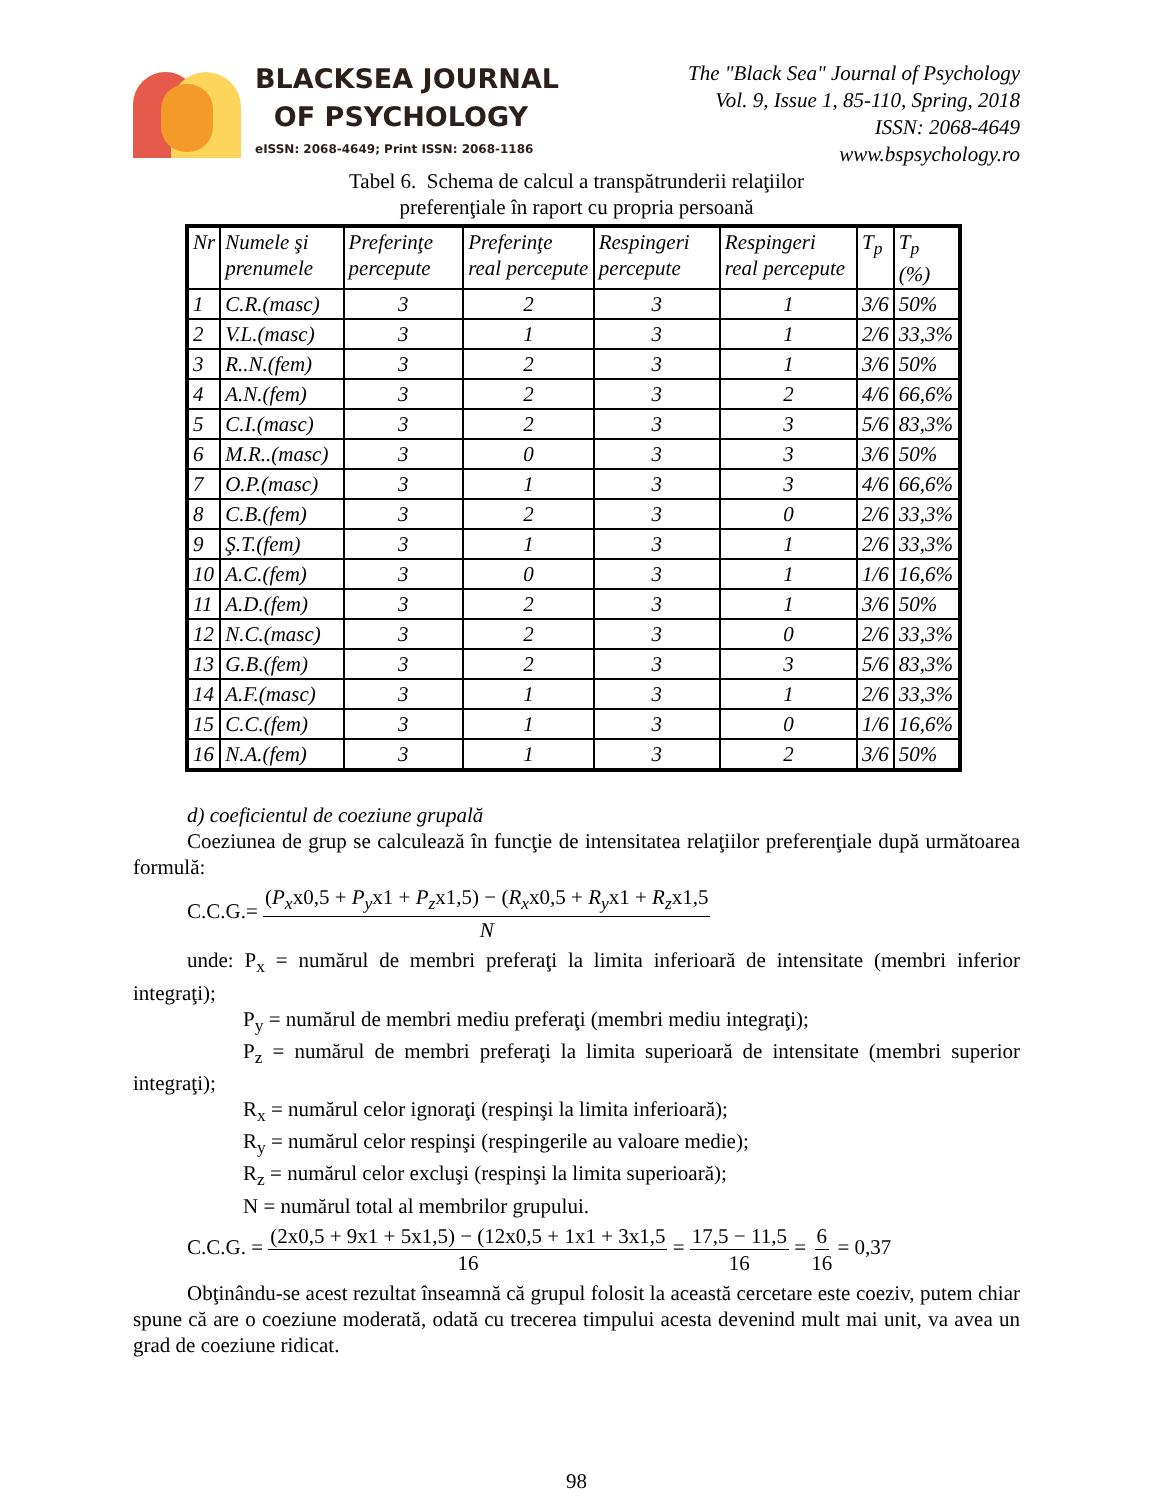BLACKSEA JOURNAL
OF PSYCHOLOGY
eISSN: 2068-4649; Print ISSN: 2068-1186
The "Black Sea" Journal of Psychology
Vol. 9, Issue 1, 85-110, Spring, 2018
ISSN: 2068-4649
www.bspsychology.ro
Tabel 6. Schema de calcul a transpătrunderii relaţiilor
preferenţiale în raport cu propria persoană
| Nr | Numele şi prenumele | Preferinţe percepute | Preferinţe real percepute | Respingeri percepute | Respingeri real percepute | T<sub>p</sub> | T<sub>p</sub> (%) |
| --- | --- | --- | --- | --- | --- | --- | --- |
| 1 | C.R.(masc) | 3 | 2 | 3 | 1 | 3/6 | 50% |
| 2 | V.L.(masc) | 3 | 1 | 3 | 1 | 2/6 | 33,3% |
| 3 | R..N.(fem) | 3 | 2 | 3 | 1 | 3/6 | 50% |
| 4 | A.N.(fem) | 3 | 2 | 3 | 2 | 4/6 | 66,6% |
| 5 | C.I.(masc) | 3 | 2 | 3 | 3 | 5/6 | 83,3% |
| 6 | M.R..(masc) | 3 | 0 | 3 | 3 | 3/6 | 50% |
| 7 | O.P.(masc) | 3 | 1 | 3 | 3 | 4/6 | 66,6% |
| 8 | C.B.(fem) | 3 | 2 | 3 | 0 | 2/6 | 33,3% |
| 9 | Ş.T.(fem) | 3 | 1 | 3 | 1 | 2/6 | 33,3% |
| 10 | A.C.(fem) | 3 | 0 | 3 | 1 | 1/6 | 16,6% |
| 11 | A.D.(fem) | 3 | 2 | 3 | 1 | 3/6 | 50% |
| 12 | N.C.(masc) | 3 | 2 | 3 | 0 | 2/6 | 33,3% |
| 13 | G.B.(fem) | 3 | 2 | 3 | 3 | 5/6 | 83,3% |
| 14 | A.F.(masc) | 3 | 1 | 3 | 1 | 2/6 | 33,3% |
| 15 | C.C.(fem) | 3 | 1 | 3 | 0 | 1/6 | 16,6% |
| 16 | N.A.(fem) | 3 | 1 | 3 | 2 | 3/6 | 50% |
d) coeficientul de coeziune grupală
Coeziunea de grup se calculează în funcţie de intensitatea relaţiilor preferenţiale după următoarea formulă:
C.C.G.= (P<sub>x</sub>x0,5 + P<sub>y</sub>x1 + P<sub>z</sub>x1,5) − (R<sub>x</sub>x0,5 + R<sub>y</sub>x1 + R<sub>z</sub>x1,5 N
unde: P<sub>x</sub> = numărul de membri preferaţi la limita inferioară de intensitate (membri inferior integraţi);
P<sub>y</sub> = numărul de membri mediu preferaţi (membri mediu integraţi);
P<sub>z</sub> = numărul de membri preferaţi la limita superioară de intensitate (membri superior integraţi);
R<sub>x</sub> = numărul celor ignoraţi (respinşi la limita inferioară);
R<sub>y</sub> = numărul celor respinşi (respingerile au valoare medie);
R<sub>z</sub> = numărul celor excluşi (respinşi la limita superioară);
N = numărul total al membrilor grupului.
C.C.G. = (2x0,5 + 9x1 + 5x1,5) − (12x0,5 + 1x1 + 3x1,5 16 = 17,5 − 11,5 16 = 6 16 = 0,37
Obţinându-se acest rezultat înseamnă că grupul folosit la această cercetare este coeziv, putem chiar spune că are o coeziune moderată, odată cu trecerea timpului acesta devenind mult mai unit, va avea un grad de coeziune ridicat.
98